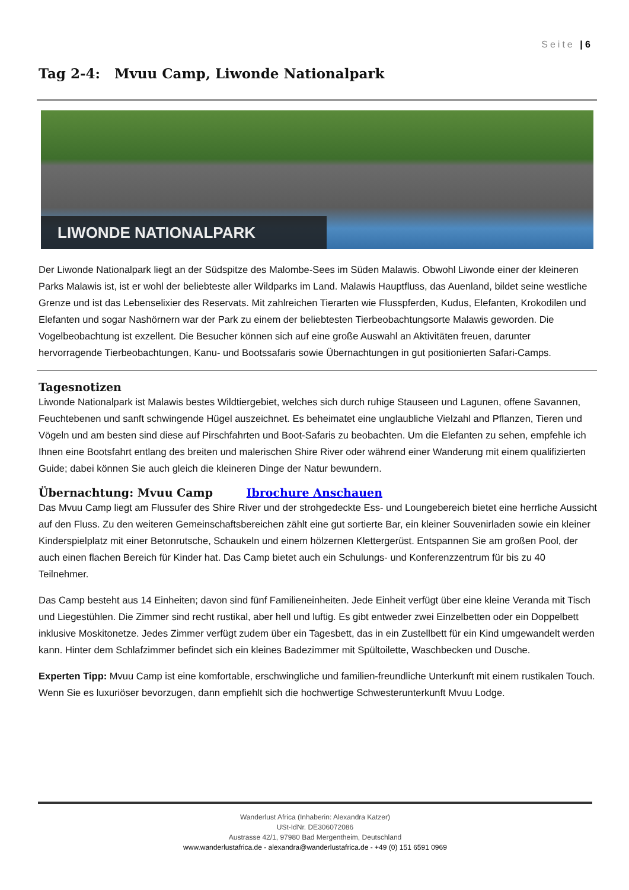Seite | 6
Tag 2-4: Mvuu Camp, Liwonde Nationalpark
LIWONDE NATIONALPARK
Der Liwonde Nationalpark liegt an der Südspitze des Malombe-Sees im Süden Malawis. Obwohl Liwonde einer der kleineren Parks Malawis ist, ist er wohl der beliebteste aller Wildparks im Land. Malawis Hauptfluss, das Auenland, bildet seine westliche Grenze und ist das Lebenselixier des Reservats. Mit zahlreichen Tierarten wie Flusspferden, Kudus, Elefanten, Krokodilen und Elefanten und sogar Nashörnern war der Park zu einem der beliebtesten Tierbeobachtungsorte Malawis geworden. Die Vogelbeobachtung ist exzellent. Die Besucher können sich auf eine große Auswahl an Aktivitäten freuen, darunter hervorragende Tierbeobachtungen, Kanu- und Bootssafaris sowie Übernachtungen in gut positionierten Safari-Camps.
Tagesnotizen
Liwonde Nationalpark ist Malawis bestes Wildtiergebiet, welches sich durch ruhige Stauseen und Lagunen, offene Savannen, Feuchtebenen und sanft schwingende Hügel auszeichnet. Es beheimatet eine unglaubliche Vielzahl and Pflanzen, Tieren und Vögeln und am besten sind diese auf Pirschfahrten und Boot-Safaris zu beobachten. Um die Elefanten zu sehen, empfehle ich Ihnen eine Bootsfahrt entlang des breiten und malerischen Shire River oder während einer Wanderung mit einem qualifizierten Guide; dabei können Sie auch gleich die kleineren Dinge der Natur bewundern.
Übernachtung: Mvuu Camp Ibrochure Anschauen
Das Mvuu Camp liegt am Flussufer des Shire River und der strohgedeckte Ess- und Loungebereich bietet eine herrliche Aussicht auf den Fluss. Zu den weiteren Gemeinschaftsbereichen zählt eine gut sortierte Bar, ein kleiner Souvenirladen sowie ein kleiner Kinderspielplatz mit einer Betonrutsche, Schaukeln und einem hölzernen Klettergerüst. Entspannen Sie am großen Pool, der auch einen flachen Bereich für Kinder hat. Das Camp bietet auch ein Schulungs- und Konferenzzentrum für bis zu 40 Teilnehmer.
Das Camp besteht aus 14 Einheiten; davon sind fünf Familieneinheiten. Jede Einheit verfügt über eine kleine Veranda mit Tisch und Liegestühlen. Die Zimmer sind recht rustikal, aber hell und luftig. Es gibt entweder zwei Einzelbetten oder ein Doppelbett inklusive Moskitonetze. Jedes Zimmer verfügt zudem über ein Tagesbett, das in ein Zustellbett für ein Kind umgewandelt werden kann. Hinter dem Schlafzimmer befindet sich ein kleines Badezimmer mit Spültoilette, Waschbecken und Dusche.
Experten Tipp: Mvuu Camp ist eine komfortable, erschwingliche und familien-freundliche Unterkunft mit einem rustikalen Touch. Wenn Sie es luxuriöser bevorzugen, dann empfiehlt sich die hochwertige Schwesterunterkunft Mvuu Lodge.
Wanderlust Africa (Inhaberin: Alexandra Katzer)
USt-IdNr. DE306072086
Austrasse 42/1, 97980 Bad Mergentheim, Deutschland
www.wanderlustafrica.de - alexandra@wanderlustafrica.de - +49 (0) 151 6591 0969